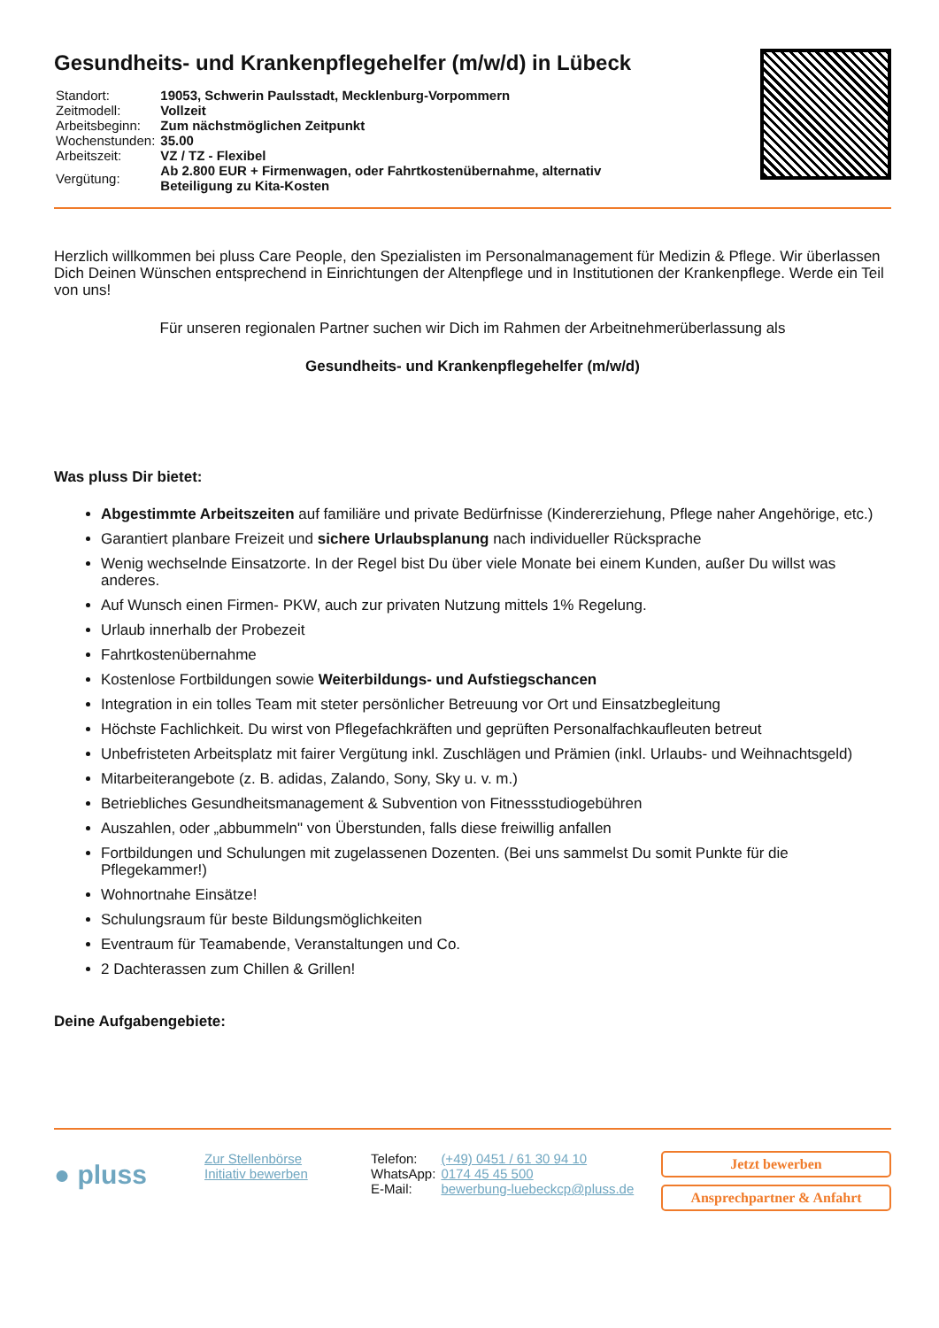Gesundheits- und Krankenpflegehelfer (m/w/d) in Lübeck
| Standort: | 19053, Schwerin Paulsstadt, Mecklenburg-Vorpommern |
| Zeitmodell: | Vollzeit |
| Arbeitsbeginn: | Zum nächstmöglichen Zeitpunkt |
| Wochenstunden: | 35.00 |
| Arbeitszeit: | VZ / TZ - Flexibel |
| Vergütung: | Ab 2.800 EUR + Firmenwagen, oder Fahrtkostenübernahme, alternativ Beteiligung zu Kita-Kosten |
Herzlich willkommen bei pluss Care People, den Spezialisten im Personalmanagement für Medizin & Pflege. Wir überlassen Dich Deinen Wünschen entsprechend in Einrichtungen der Altenpflege und in Institutionen der Krankenpflege. Werde ein Teil von uns!
Für unseren regionalen Partner suchen wir Dich im Rahmen der Arbeitnehmerüberlassung als
Gesundheits- und Krankenpflegehelfer (m/w/d)
Was pluss Dir bietet:
Abgestimmte Arbeitszeiten auf familiäre und private Bedürfnisse (Kindererziehung, Pflege naher Angehörige, etc.)
Garantiert planbare Freizeit und sichere Urlaubsplanung nach individueller Rücksprache
Wenig wechselnde Einsatzorte. In der Regel bist Du über viele Monate bei einem Kunden, außer Du willst was anderes.
Auf Wunsch einen Firmen- PKW, auch zur privaten Nutzung mittels 1% Regelung.
Urlaub innerhalb der Probezeit
Fahrtkostenübernahme
Kostenlose Fortbildungen sowie Weiterbildungs- und Aufstiegschancen
Integration in ein tolles Team mit steter persönlicher Betreuung vor Ort und Einsatzbegleitung
Höchste Fachlichkeit. Du wirst von Pflegefachkräften und geprüften Personalfachkaufleuten betreut
Unbefristeten Arbeitsplatz mit fairer Vergütung inkl. Zuschlägen und Prämien (inkl. Urlaubs- und Weihnachtsgeld)
Mitarbeiterangebote (z. B. adidas, Zalando, Sony, Sky u. v. m.)
Betriebliches Gesundheitsmanagement & Subvention von Fitnessstudiogebühren
Auszahlen, oder „abbummeln" von Überstunden, falls diese freiwillig anfallen
Fortbildungen und Schulungen mit zugelassenen Dozenten. (Bei uns sammelst Du somit Punkte für die Pflegekammer!)
Wohnortnahe Einsätze!
Schulungsraum für beste Bildungsmöglichkeiten
Eventraum für Teamabende, Veranstaltungen und Co.
2 Dachterassen zum Chillen & Grillen!
Deine Aufgabengebiete:
● pluss
Zur Stellenbörse
Initiativ bewerben
| Telefon: | (+49) 0451 / 61 30 94 10 |
| WhatsApp: | 0174 45 45 500 |
| E-Mail: | bewerbung-luebeckcp@pluss.de |
Jetzt bewerben
Ansprechpartner & Anfahrt